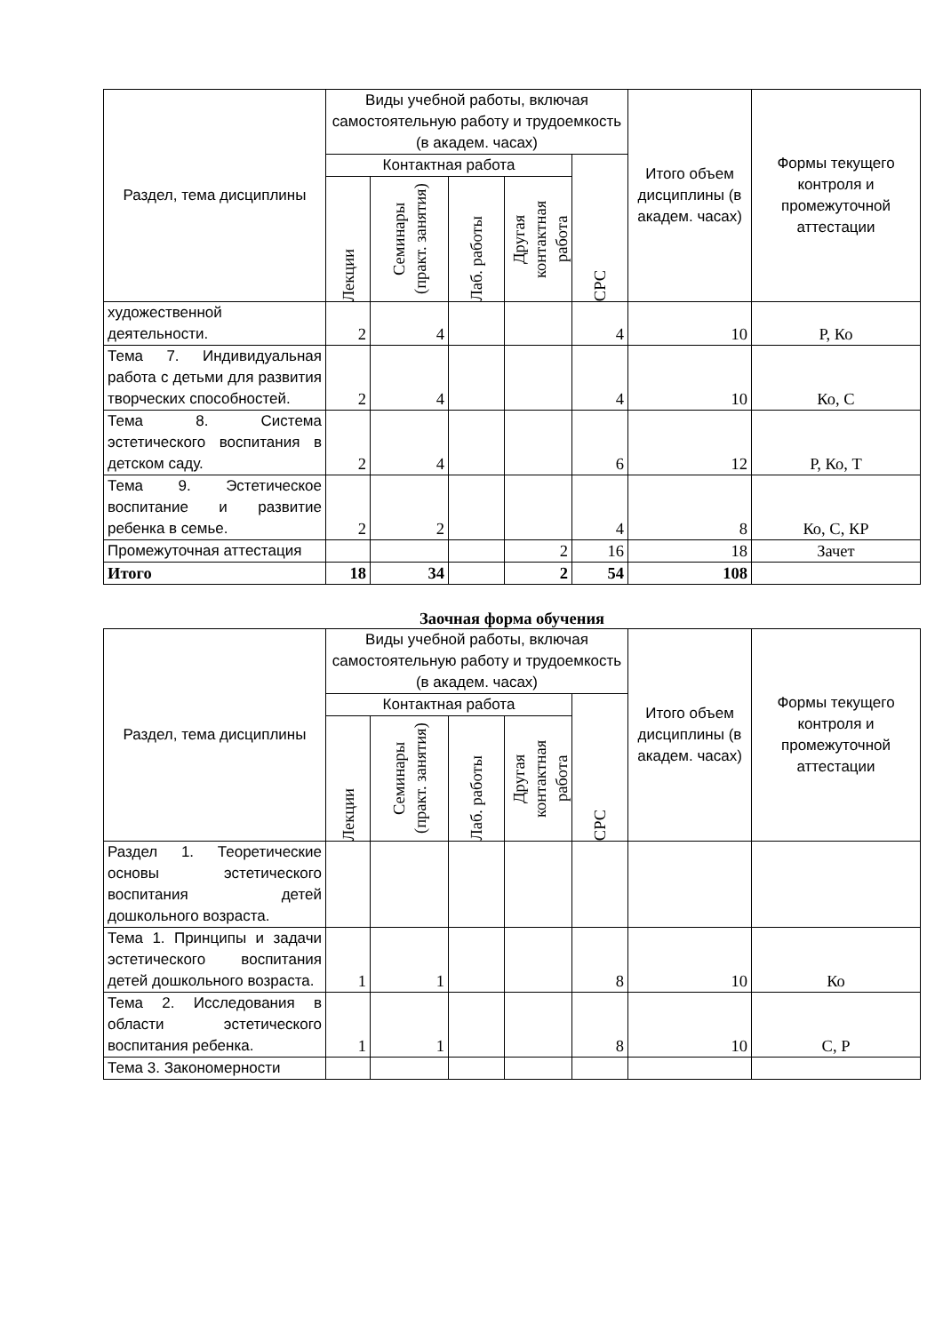| Раздел, тема дисциплины | Виды учебной работы, включая самостоятельную работу и трудоемкость (в академ. часах) | | | | | Итого объем дисциплины (в академ. часах) | Формы текущего контроля и промежуточной аттестации |
| --- | --- | --- | --- | --- | --- | --- | --- |
| | Контактная работа | | | | СРС | | |
| | Лекции | Семинары (практ. занятия) | Лаб. работы | Другая контактная работа | | | |
| художественной деятельности. | 2 | 4 | | | 4 | 10 | Р, Ко |
| Тема 7. Индивидуальная работа с детьми для развития творческих способностей. | 2 | 4 | | | 4 | 10 | Ко, С |
| Тема 8. Система эстетического воспитания в детском саду. | 2 | 4 | | | 6 | 12 | Р, Ко, Т |
| Тема 9. Эстетическое воспитание и развитие ребенка в семье. | 2 | 2 | | | 4 | 8 | Ко, С, КР |
| Промежуточная аттестация | | | | 2 | 16 | 18 | Зачет |
| Итого | 18 | 34 | | 2 | 54 | 108 | |
Заочная форма обучения
| Раздел, тема дисциплины | Виды учебной работы, включая самостоятельную работу и трудоемкость (в академ. часах) | | | | | Итого объем дисциплины (в академ. часах) | Формы текущего контроля и промежуточной аттестации |
| --- | --- | --- | --- | --- | --- | --- | --- |
| | Контактная работа | | | | СРС | | |
| | Лекции | Семинары (практ. занятия) | Лаб. работы | Другая контактная работа | | | |
| Раздел 1. Теоретические основы эстетического воспитания детей дошкольного возраста. | | | | | | | |
| Тема 1. Принципы и задачи эстетического воспитания детей дошкольного возраста. | 1 | 1 | | | 8 | 10 | Ко |
| Тема 2. Исследования в области эстетического воспитания ребенка. | 1 | 1 | | | 8 | 10 | С, Р |
| Тема 3. Закономерности | | | | | | | |